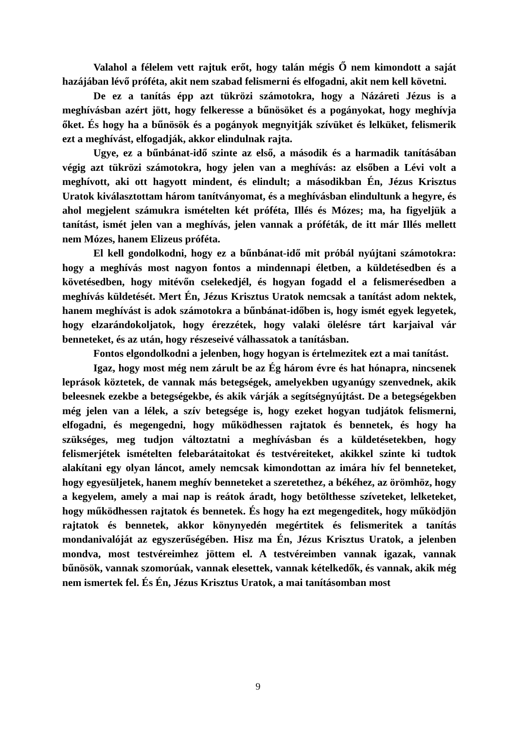Valahol a félelem vett rajtuk erőt, hogy talán mégis Ő nem kimondott a saját hazájában lévő próféta, akit nem szabad felismerni és elfogadni, akit nem kell követni.
De ez a tanítás épp azt tükrözi számotokra, hogy a Názáreti Jézus is a meghívásban azért jött, hogy felkeresse a bűnösöket és a pogányokat, hogy meghívja őket. És hogy ha a bűnösök és a pogányok megnyitják szívüket és lelküket, felismerik ezt a meghívást, elfogadják, akkor elindulnak rajta.
Ugye, ez a bűnbánat-idő szinte az első, a második és a harmadik tanításában végig azt tükrözi számotokra, hogy jelen van a meghívás: az elsőben a Lévi volt a meghívott, aki ott hagyott mindent, és elindult; a másodikban Én, Jézus Krisztus Uratok kiválasztottam három tanítványomat, és a meghívásban elindultunk a hegyre, és ahol megjelent számukra ismételten két próféta, Illés és Mózes; ma, ha figyeljük a tanítást, ismét jelen van a meghívás, jelen vannak a próféták, de itt már Illés mellett nem Mózes, hanem Elizeus próféta.
El kell gondolkodni, hogy ez a bűnbánat-idő mit próbál nyújtani számotokra: hogy a meghívás most nagyon fontos a mindennapi életben, a küldetésedben és a követésedben, hogy mitévőn cselekedjél, és hogyan fogadd el a felismerésedben a meghívás küldetését. Mert Én, Jézus Krisztus Uratok nemcsak a tanítást adom nektek, hanem meghívást is adok számotokra a bűnbánat-időben is, hogy ismét egyek legyetek, hogy elzarándokoljatok, hogy érezzétek, hogy valaki ölelésre tárt karjaival vár benneteket, és az után, hogy részeseivé válhassatok a tanításban.
Fontos elgondolkodni a jelenben, hogy hogyan is értelmezitek ezt a mai tanítást.
Igaz, hogy most még nem zárult be az Ég három évre és hat hónapra, nincsenek leprások köztetek, de vannak más betegségek, amelyekben ugyanúgy szenvednek, akik beleesnek ezekbe a betegségekbe, és akik várják a segítségnyújtást. De a betegségekben még jelen van a lélek, a szív betegsége is, hogy ezeket hogyan tudjátok felismerni, elfogadni, és megengedni, hogy működhessen rajtatok és bennetek, és hogy ha szükséges, meg tudjon változtatni a meghívásban és a küldetésetekben, hogy felismerjétek ismételten felebarátaitokat és testvéreiteket, akikkel szinte ki tudtok alakítani egy olyan láncot, amely nemcsak kimondottan az imára hív fel benneteket, hogy egyesüljetek, hanem meghív benneteket a szeretethez, a békéhez, az örömhöz, hogy a kegyelem, amely a mai nap is reátok áradt, hogy betölthesse szíveteket, lelketeket, hogy működhessen rajtatok és bennetek. És hogy ha ezt megengeditek, hogy működjön rajtatok és bennetek, akkor könynyedén megértitek és felismeritek a tanítás mondanivalóját az egyszerűségében. Hisz ma Én, Jézus Krisztus Uratok, a jelenben mondva, most testvéreimhez jöttem el. A testvéreimben vannak igazak, vannak bűnösök, vannak szomorúak, vannak elesettek, vannak kételkedők, és vannak, akik még nem ismertek fel. És Én, Jézus Krisztus Uratok, a mai tanításomban most
9